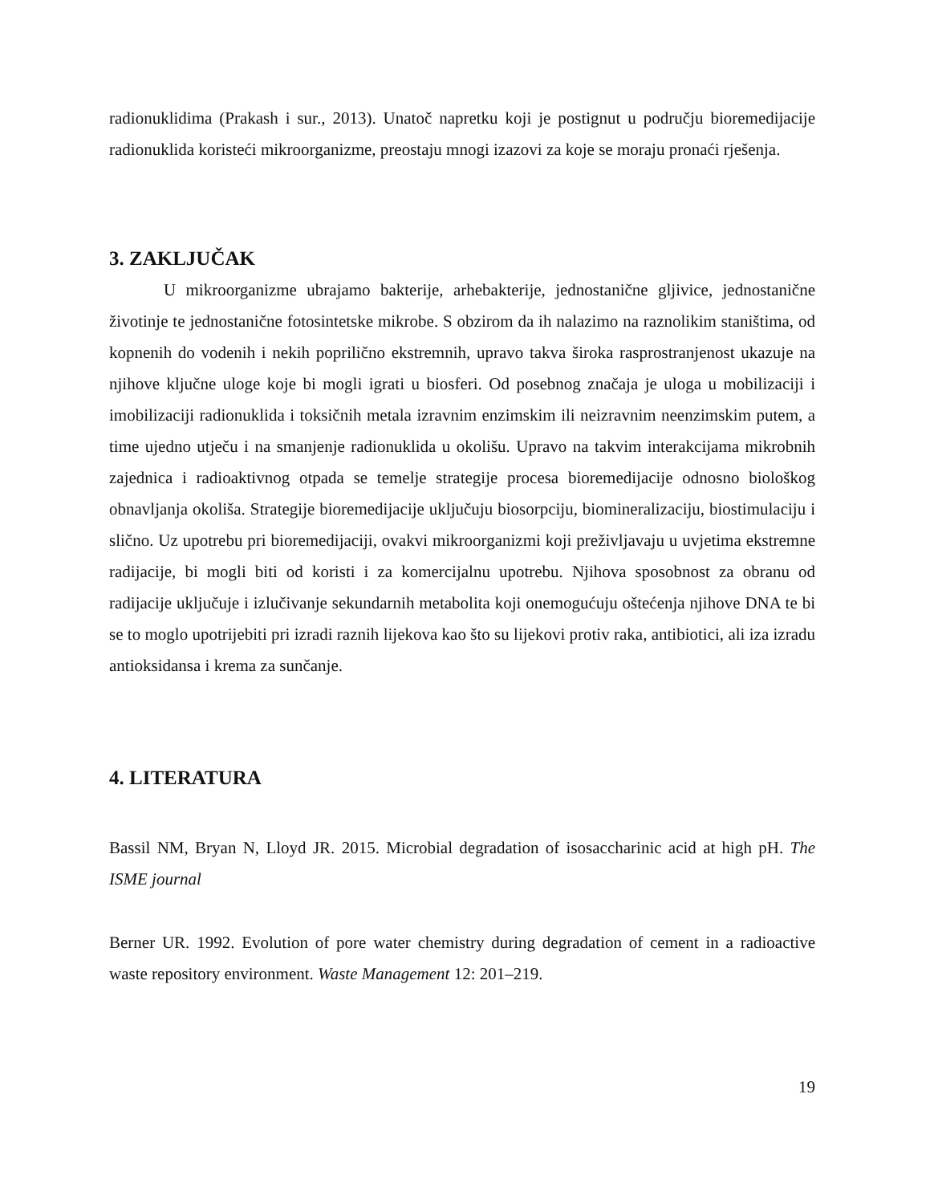radionuklidima (Prakash i sur., 2013). Unatoč napretku koji je postignut u području bioremedijacije radionuklida koristeći mikroorganizme, preostaju mnogi izazovi za koje se moraju pronaći rješenja.
3. ZAKLJUČAK
U mikroorganizme ubrajamo bakterije, arhebakterije, jednostanične gljivice, jednostanične životinje te jednostanične fotosintetske mikrobe. S obzirom da ih nalazimo na raznolikim staništima, od kopnenih do vodenih i nekih poprilično ekstremnih, upravo takva široka rasprostranjenost ukazuje na njihove ključne uloge koje bi mogli igrati u biosferi. Od posebnog značaja je uloga u mobilizaciji i imobilizaciji radionuklida i toksičnih metala izravnim enzimskim ili neizravnim neenzimskim putem, a time ujedno utječu i na smanjenje radionuklida u okolišu. Upravo na takvim interakcijama mikrobnih zajednica i radioaktivnog otpada se temelje strategije procesa bioremedijacije odnosno biološkog obnavljanja okoliša. Strategije bioremedijacije uključuju biosorpciju, biomineralizaciju, biostimulaciju i slično. Uz upotrebu pri bioremedijaciji, ovakvi mikroorganizmi koji preživljavaju u uvjetima ekstremne radijacije, bi mogli biti od koristi i za komercijalnu upotrebu. Njihova sposobnost za obranu od radijacije uključuje i izlučivanje sekundarnih metabolita koji onemogućuju oštećenja njihove DNA te bi se to moglo upotrijebiti pri izradi raznih lijekova kao što su lijekovi protiv raka, antibiotici, ali iza izradu antioksidansa i krema za sunčanje.
4. LITERATURA
Bassil NM, Bryan N, Lloyd JR. 2015. Microbial degradation of isosaccharinic acid at high pH. The ISME journal
Berner UR. 1992. Evolution of pore water chemistry during degradation of cement in a radioactive waste repository environment. Waste Management 12: 201–219.
19